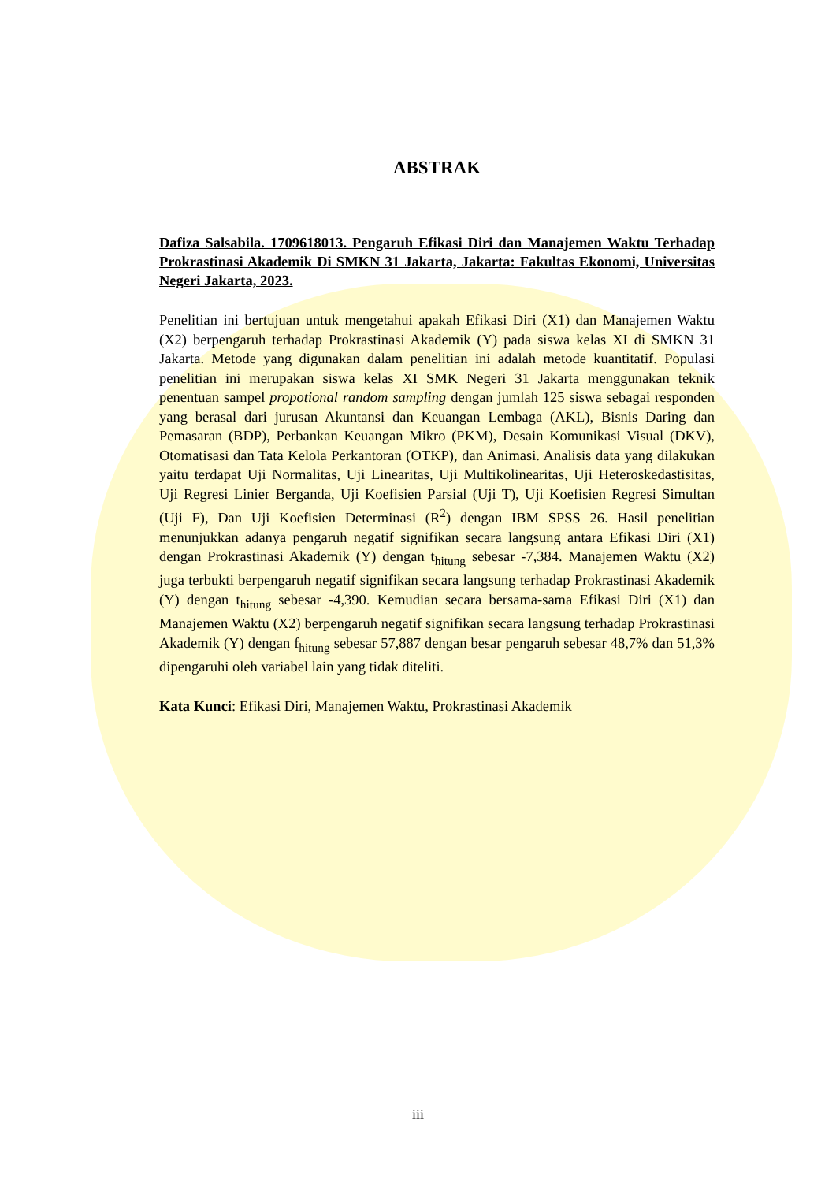ABSTRAK
Dafiza Salsabila. 1709618013. Pengaruh Efikasi Diri dan Manajemen Waktu Terhadap Prokrastinasi Akademik Di SMKN 31 Jakarta, Jakarta: Fakultas Ekonomi, Universitas Negeri Jakarta, 2023.
Penelitian ini bertujuan untuk mengetahui apakah Efikasi Diri (X1) dan Manajemen Waktu (X2) berpengaruh terhadap Prokrastinasi Akademik (Y) pada siswa kelas XI di SMKN 31 Jakarta. Metode yang digunakan dalam penelitian ini adalah metode kuantitatif. Populasi penelitian ini merupakan siswa kelas XI SMK Negeri 31 Jakarta menggunakan teknik penentuan sampel propotional random sampling dengan jumlah 125 siswa sebagai responden yang berasal dari jurusan Akuntansi dan Keuangan Lembaga (AKL), Bisnis Daring dan Pemasaran (BDP), Perbankan Keuangan Mikro (PKM), Desain Komunikasi Visual (DKV), Otomatisasi dan Tata Kelola Perkantoran (OTKP), dan Animasi. Analisis data yang dilakukan yaitu terdapat Uji Normalitas, Uji Linearitas, Uji Multikolinearitas, Uji Heteroskedastisitas, Uji Regresi Linier Berganda, Uji Koefisien Parsial (Uji T), Uji Koefisien Regresi Simultan (Uji F), Dan Uji Koefisien Determinasi (R<sup>2</sup>) dengan IBM SPSS 26. Hasil penelitian menunjukkan adanya pengaruh negatif signifikan secara langsung antara Efikasi Diri (X1) dengan Prokrastinasi Akademik (Y) dengan t<sub>hitung</sub> sebesar -7,384. Manajemen Waktu (X2) juga terbukti berpengaruh negatif signifikan secara langsung terhadap Prokrastinasi Akademik (Y) dengan t<sub>hitung</sub> sebesar -4,390. Kemudian secara bersama-sama Efikasi Diri (X1) dan Manajemen Waktu (X2) berpengaruh negatif signifikan secara langsung terhadap Prokrastinasi Akademik (Y) dengan f<sub>hitung</sub> sebesar 57,887 dengan besar pengaruh sebesar 48,7% dan 51,3% dipengaruhi oleh variabel lain yang tidak diteliti.
Kata Kunci: Efikasi Diri, Manajemen Waktu, Prokrastinasi Akademik
iii